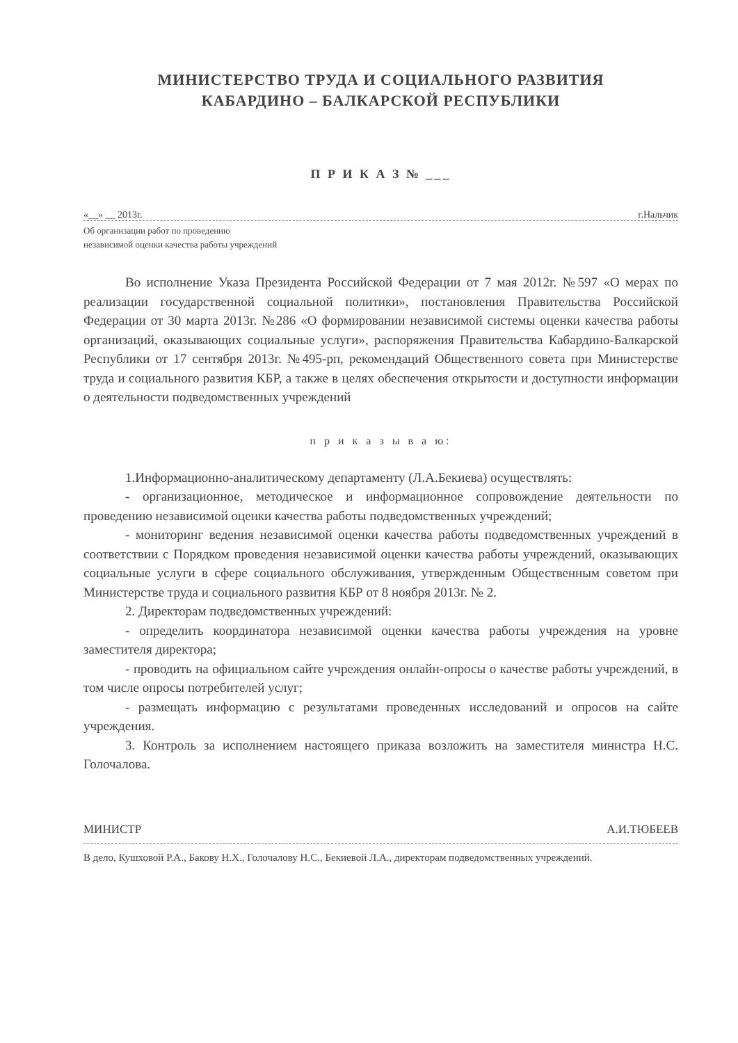МИНИСТЕРСТВО ТРУДА И СОЦИАЛЬНОГО РАЗВИТИЯ
КАБАРДИНО – БАЛКАРСКОЙ РЕСПУБЛИКИ
П Р И К А З № ___
«__» __ 2013г. г.Нальчик
Об организации работ по проведению
независимой оценки качества работы учреждений
Во исполнение Указа Президента Российской Федерации от 7 мая 2012г. №597 «О мерах по реализации государственной социальной политики», постановления Правительства Российской Федерации от 30 марта 2013г. №286 «О формировании независимой системы оценки качества работы организаций, оказывающих социальные услуги», распоряжения Правительства Кабардино-Балкарской Республики от 17 сентября 2013г. №495-рп, рекомендаций Общественного совета при Министерстве труда и социального развития КБР, а также в целях обеспечения открытости и доступности информации о деятельности подведомственных учреждений
п р и к а з ы в а ю:
1.Информационно-аналитическому департаменту (Л.А.Бекиева) осуществлять:
- организационное, методическое и информационное сопровождение деятельности по проведению независимой оценки качества работы подведомственных учреждений;
- мониторинг ведения независимой оценки качества работы подведомственных учреждений в соответствии с Порядком проведения независимой оценки качества работы учреждений, оказывающих социальные услуги в сфере социального обслуживания, утвержденным Общественным советом при Министерстве труда и социального развития КБР от 8 ноября 2013г. № 2.
2. Директорам подведомственных учреждений:
- определить координатора независимой оценки качества работы учреждения на уровне заместителя директора;
- проводить на официальном сайте учреждения онлайн-опросы о качестве работы учреждений, в том числе опросы потребителей услуг;
- размещать информацию с результатами проведенных исследований и опросов на сайте учреждения.
3. Контроль за исполнением настоящего приказа возложить на заместителя министра Н.С. Голочалова.
МИНИСТР А.И.ТЮБЕЕВ
В дело, Кушховой Р.А., Бакову Н.Х., Голочалову Н.С., Бекиевой Л.А., директорам подведомственных учреждений.